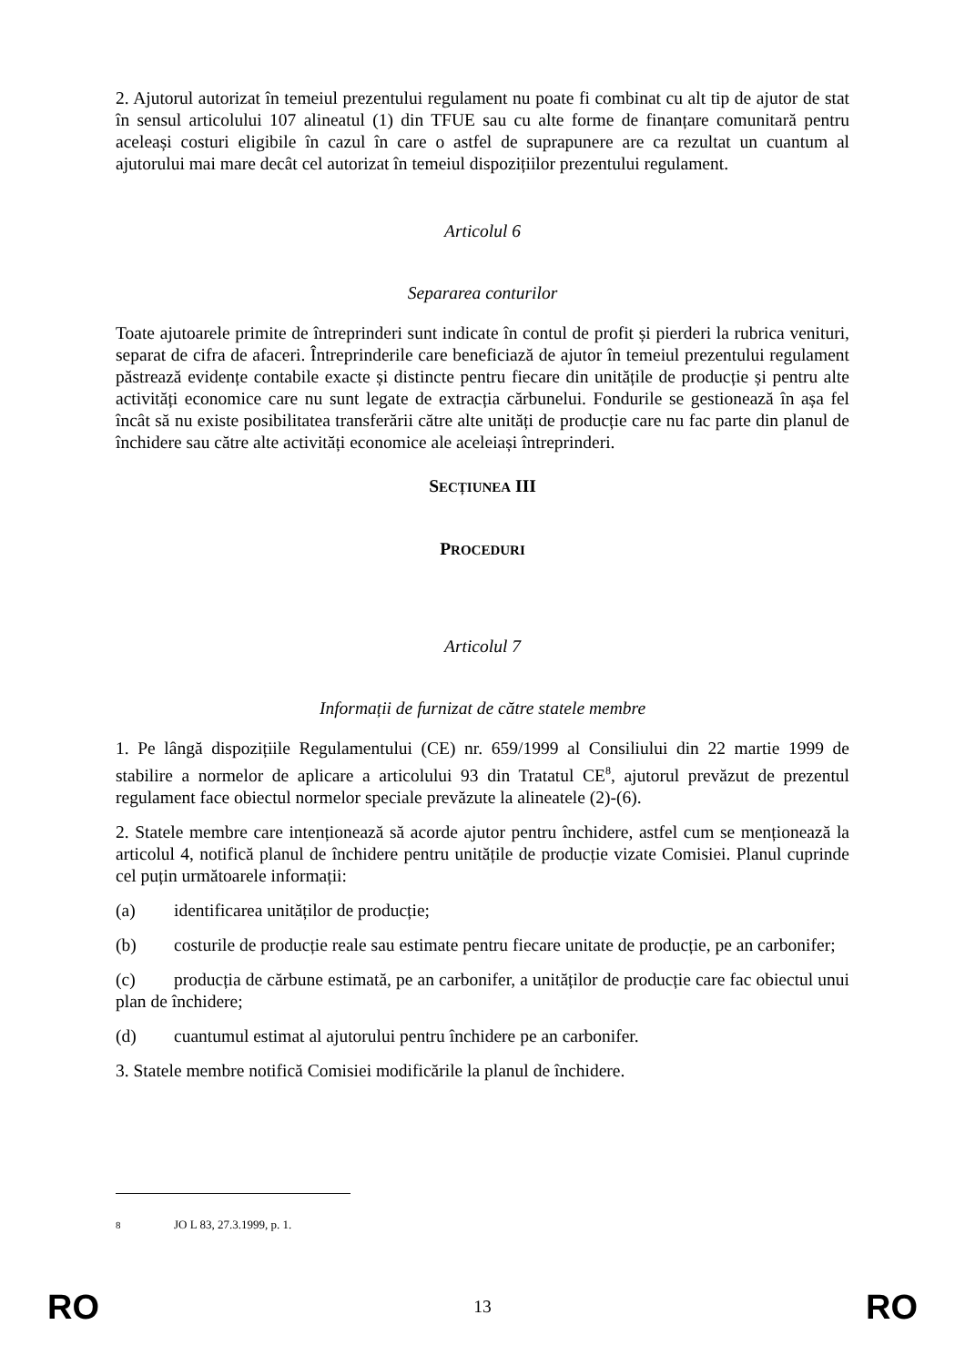2. Ajutorul autorizat în temeiul prezentului regulament nu poate fi combinat cu alt tip de ajutor de stat în sensul articolului 107 alineatul (1) din TFUE sau cu alte forme de finanțare comunitară pentru aceleași costuri eligibile în cazul în care o astfel de suprapunere are ca rezultat un cuantum al ajutorului mai mare decât cel autorizat în temeiul dispozițiilor prezentului regulament.
Articolul 6
Separarea conturilor
Toate ajutoarele primite de întreprinderi sunt indicate în contul de profit și pierderi la rubrica venituri, separat de cifra de afaceri. Întreprinderile care beneficiază de ajutor în temeiul prezentului regulament păstrează evidențe contabile exacte și distincte pentru fiecare din unitățile de producție și pentru alte activități economice care nu sunt legate de extracția cărbunelui. Fondurile se gestionează în așa fel încât să nu existe posibilitatea transferării către alte unități de producție care nu fac parte din planul de închidere sau către alte activități economice ale aceleiași întreprinderi.
SECȚIUNEA III
PROCEDURI
Articolul 7
Informații de furnizat de către statele membre
1. Pe lângă dispozițiile Regulamentului (CE) nr. 659/1999 al Consiliului din 22 martie 1999 de stabilire a normelor de aplicare a articolului 93 din Tratatul CE<sup>8</sup>, ajutorul prevăzut de prezentul regulament face obiectul normelor speciale prevăzute la alineatele (2)-(6).
2. Statele membre care intenționează să acorde ajutor pentru închidere, astfel cum se menționează la articolul 4, notifică planul de închidere pentru unitățile de producție vizate Comisiei. Planul cuprinde cel puțin următoarele informații:
(a) identificarea unităților de producție;
(b) costurile de producție reale sau estimate pentru fiecare unitate de producție, pe an carbonifer;
(c) producția de cărbune estimată, pe an carbonifer, a unităților de producție care fac obiectul unui plan de închidere;
(d) cuantumul estimat al ajutorului pentru închidere pe an carbonifer.
3. Statele membre notifică Comisiei modificările la planul de închidere.
<sup>8</sup> JO L 83, 27.3.1999, p. 1.
RO 13 RO